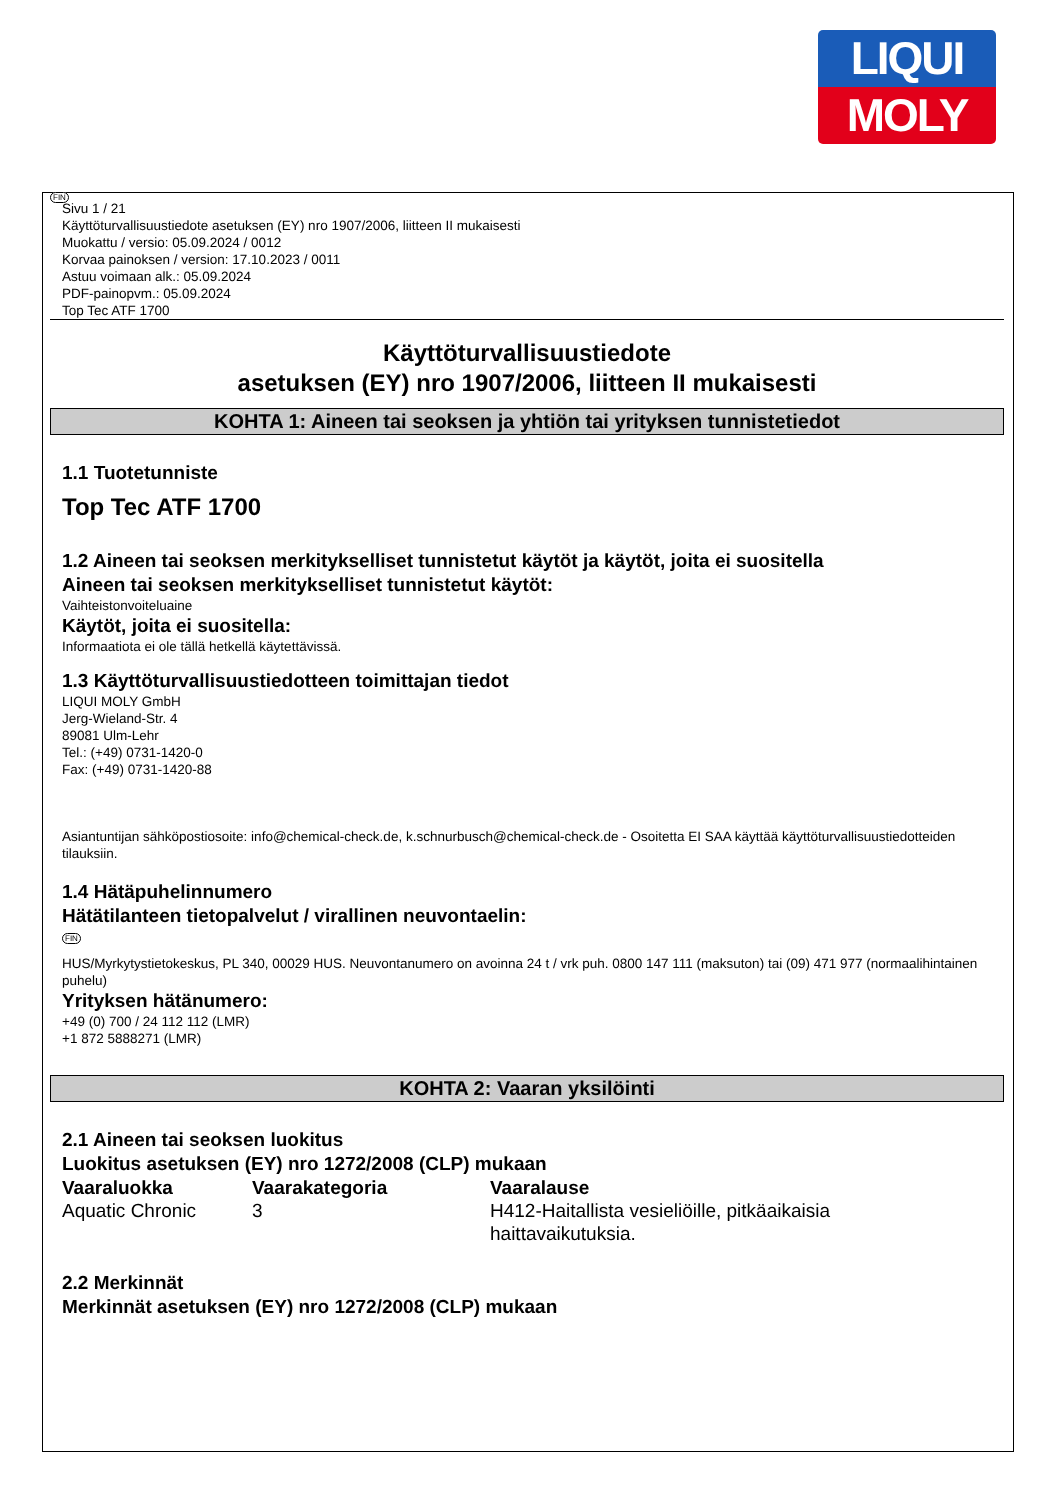LIQUI
MOLY
FIN
Sivu 1 / 21
Käyttöturvallisuustiedote asetuksen (EY) nro 1907/2006, liitteen II mukaisesti
Muokattu / versio: 05.09.2024 / 0012
Korvaa painoksen / version: 17.10.2023 / 0011
Astuu voimaan alk.: 05.09.2024
PDF-painopvm.: 05.09.2024
Top Tec ATF 1700
Käyttöturvallisuustiedote
asetuksen (EY) nro 1907/2006, liitteen II mukaisesti
KOHTA 1: Aineen tai seoksen ja yhtiön tai yrityksen tunnistetiedot
1.1 Tuotetunniste
Top Tec ATF 1700
1.2 Aineen tai seoksen merkitykselliset tunnistetut käytöt ja käytöt, joita ei suositella
Aineen tai seoksen merkitykselliset tunnistetut käytöt:
Vaihteistonvoiteluaine
Käytöt, joita ei suositella:
Informaatiota ei ole tällä hetkellä käytettävissä.
1.3 Käyttöturvallisuustiedotteen toimittajan tiedot
LIQUI MOLY GmbH
Jerg-Wieland-Str. 4
89081 Ulm-Lehr
Tel.: (+49) 0731-1420-0
Fax: (+49) 0731-1420-88
Asiantuntijan sähköpostiosoite: info@chemical-check.de, k.schnurbusch@chemical-check.de - Osoitetta EI SAA käyttää käyttöturvallisuustiedotteiden tilauksiin.
1.4 Hätäpuhelinnumero
Hätätilanteen tietopalvelut / virallinen neuvontaelin:
FIN
HUS/Myrkytystietokeskus, PL 340, 00029 HUS. Neuvontanumero on avoinna 24 t / vrk puh. 0800 147 111 (maksuton) tai (09) 471 977 (normaalihintainen puhelu)
Yrityksen hätänumero:
+49 (0) 700 / 24 112 112 (LMR)
+1 872 5888271 (LMR)
KOHTA 2: Vaaran yksilöinti
2.1 Aineen tai seoksen luokitus
Luokitus asetuksen (EY) nro 1272/2008 (CLP) mukaan
| Vaaraluokka | Vaarakategoria | Vaaralause |
| --- | --- | --- |
| Aquatic Chronic | 3 | H412-Haitallista vesieliöille, pitkäaikaisia haittavaikutuksia. |
2.2 Merkinnät
Merkinnät asetuksen (EY) nro 1272/2008 (CLP) mukaan